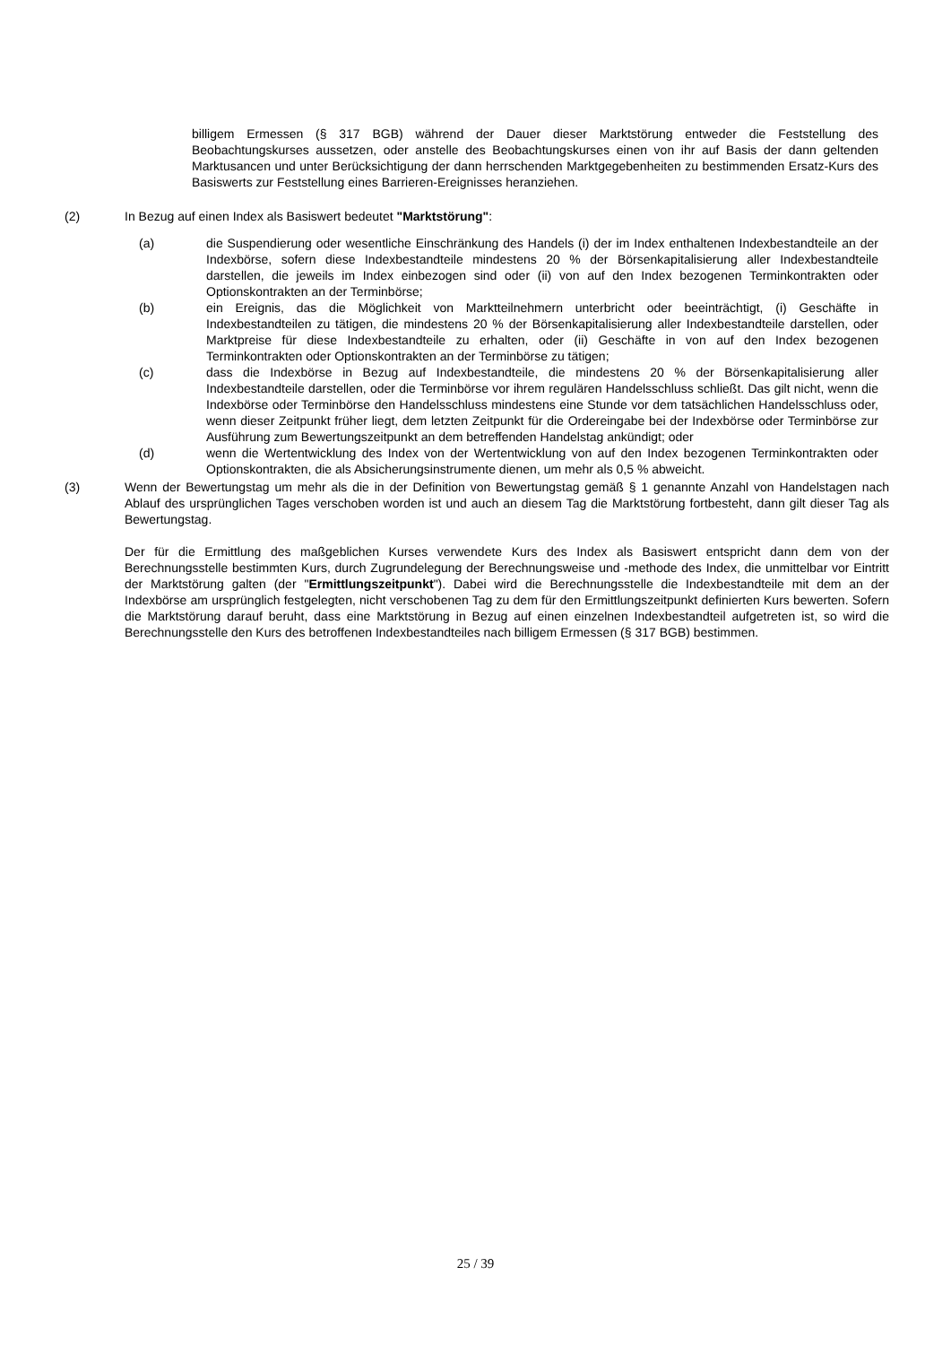billigem Ermessen (§ 317 BGB) während der Dauer dieser Marktstörung entweder die Feststellung des Beobachtungskurses aussetzen, oder anstelle des Beobachtungskurses einen von ihr auf Basis der dann geltenden Marktusancen und unter Berücksichtigung der dann herrschenden Marktgegebenheiten zu bestimmenden Ersatz-Kurs des Basiswerts zur Feststellung eines Barrieren-Ereignisses heranziehen.
(2) In Bezug auf einen Index als Basiswert bedeutet "Marktstörung":
(a) die Suspendierung oder wesentliche Einschränkung des Handels (i) der im Index enthaltenen Indexbestandteile an der Indexbörse, sofern diese Indexbestandteile mindestens 20 % der Börsenkapitalisierung aller Indexbestandteile darstellen, die jeweils im Index einbezogen sind oder (ii) von auf den Index bezogenen Terminkontrakten oder Optionskontrakten an der Terminbörse;
(b) ein Ereignis, das die Möglichkeit von Marktteilnehmern unterbricht oder beeinträchtigt, (i) Geschäfte in Indexbestandteilen zu tätigen, die mindestens 20 % der Börsenkapitalisierung aller Indexbestandteile darstellen, oder Marktpreise für diese Indexbestandteile zu erhalten, oder (ii) Geschäfte in von auf den Index bezogenen Terminkontrakten oder Optionskontrakten an der Terminbörse zu tätigen;
(c) dass die Indexbörse in Bezug auf Indexbestandteile, die mindestens 20 % der Börsenkapitalisierung aller Indexbestandteile darstellen, oder die Terminbörse vor ihrem regulären Handelsschluss schließt. Das gilt nicht, wenn die Indexbörse oder Terminbörse den Handelsschluss mindestens eine Stunde vor dem tatsächlichen Handelsschluss oder, wenn dieser Zeitpunkt früher liegt, dem letzten Zeitpunkt für die Ordereingabe bei der Indexbörse oder Terminbörse zur Ausführung zum Bewertungszeitpunkt an dem betreffenden Handelstag ankündigt; oder
(d) wenn die Wertentwicklung des Index von der Wertentwicklung von auf den Index bezogenen Terminkontrakten oder Optionskontrakten, die als Absicherungsinstrumente dienen, um mehr als 0,5 % abweicht.
(3) Wenn der Bewertungstag um mehr als die in der Definition von Bewertungstag gemäß § 1 genannte Anzahl von Handelstagen nach Ablauf des ursprünglichen Tages verschoben worden ist und auch an diesem Tag die Marktstörung fortbesteht, dann gilt dieser Tag als Bewertungstag.
Der für die Ermittlung des maßgeblichen Kurses verwendete Kurs des Index als Basiswert entspricht dann dem von der Berechnungsstelle bestimmten Kurs, durch Zugrundelegung der Berechnungsweise und -methode des Index, die unmittelbar vor Eintritt der Marktstörung galten (der "Ermittlungszeitpunkt"). Dabei wird die Berechnungsstelle die Indexbestandteile mit dem an der Indexbörse am ursprünglich festgelegten, nicht verschobenen Tag zu dem für den Ermittlungszeitpunkt definierten Kurs bewerten. Sofern die Marktstörung darauf beruht, dass eine Marktstörung in Bezug auf einen einzelnen Indexbestandteil aufgetreten ist, so wird die Berechnungsstelle den Kurs des betroffenen Indexbestandteiles nach billigem Ermessen (§ 317 BGB) bestimmen.
25 / 39